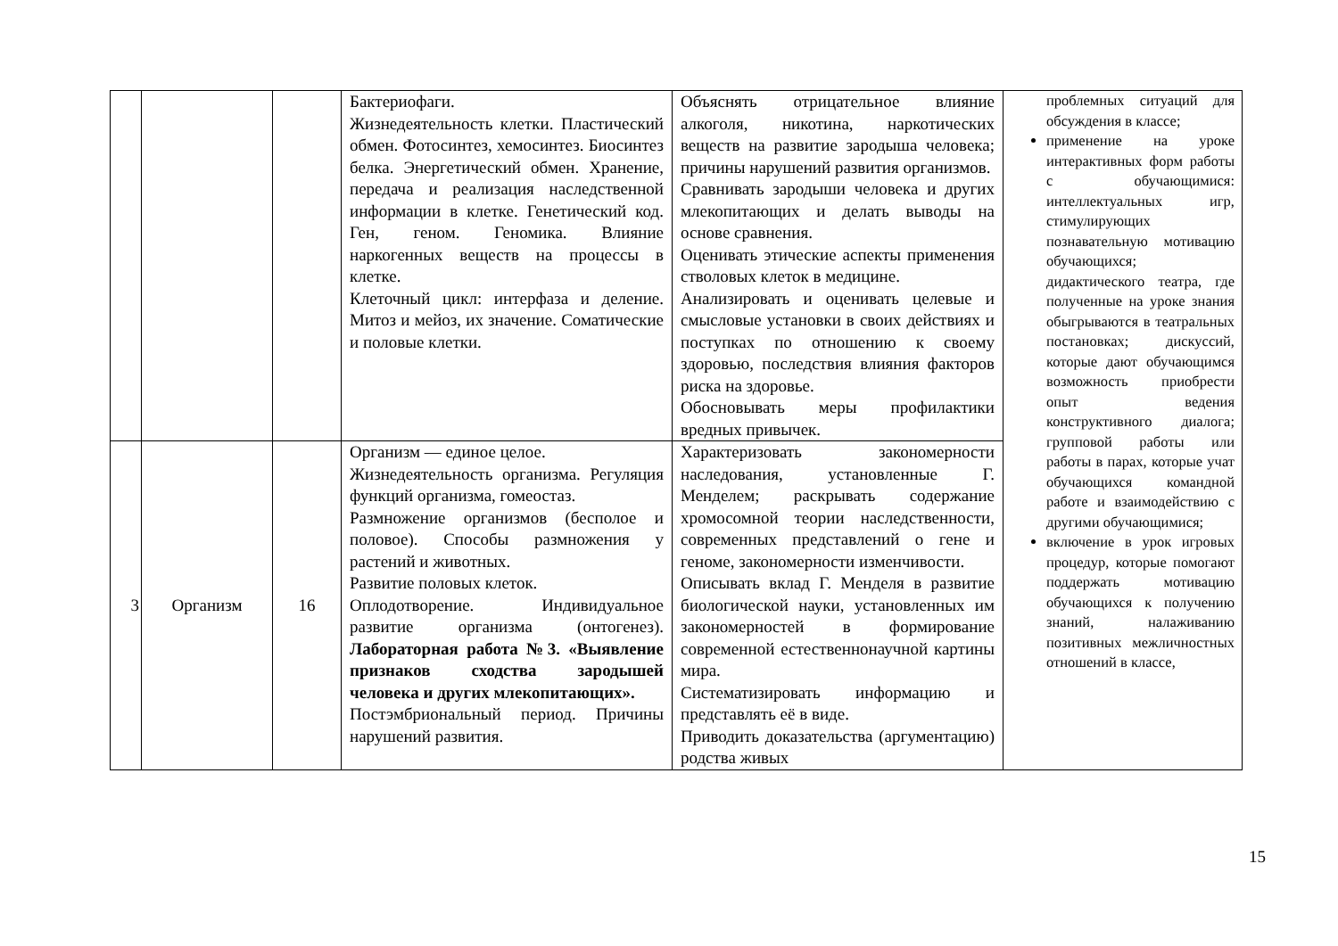| | | | Бактериофаги. Жизнедеятельность клетки. Пластический обмен. Фотосинтез, хемосинтез. Биосинтез белка. Энергетический обмен. Хранение, передача и реализация наследственной информации в клетке. Генетический код. Ген, геном. Геномика. Влияние наркогенных веществ на процессы в клетке. Клеточный цикл: интерфаза и деление. Митоз и мейоз, их значение. Соматические и половые клетки. | Объяснять отрицательное влияние алкоголя, никотина, наркотических веществ на развитие зародыша человека; причины нарушений развития организмов. Сравнивать зародыши человека и других млекопитающих и делать выводы на основе сравнения. Оценивать этические аспекты применения стволовых клеток в медицине. Анализировать и оценивать целевые и смысловые установки в своих действиях и поступках по отношению к своему здоровью, последствия влияния факторов риска на здоровье. Обосновывать меры профилактики вредных привычек. | проблемных ситуаций для обсуждения в классе; применение на уроке интерактивных форм работы с обучающимися: интеллектуальных игр, стимулирующих познавательную мотивацию обучающихся; дидактического театра, где полученные на уроке знания обыгрываются в театральных постановках; дискуссий, которые дают обучающимся возможность приобрести опыт ведения конструктивного диалога; групповой работы или работы в парах, которые учат обучающихся командной работе и взаимодействию с другими обучающимися; включение в урок игровых процедур, которые помогают поддержать мотивацию обучающихся к получению знаний, налаживанию позитивных межличностных отношений в классе, |
| 3 | Организм | 16 | Организм — единое целое. Жизнедеятельность организма. Регуляция функций организма, гомеостаз. Размножение организмов (бесполое и половое). Способы размножения у растений и животных. Развитие половых клеток. Оплодотворение. Индивидуальное развитие организма (онтогенез). Лабораторная работа №3. «Выявление признаков сходства зародышей человека и других млекопитающих». Постэмбриональный период. Причины нарушений развития. | Характеризовать закономерности наследования, установленные Г. Менделем; раскрывать содержание хромосомной теории наследственности, современных представлений о гене и геноме, закономерности изменчивости. Описывать вклад Г. Менделя в развитие биологической науки, установленных им закономерностей в формирование современной естественнонаучной картины мира. Систематизировать информацию и представлять её в виде. Приводить доказательства (аргументацию) родства живых | |
15